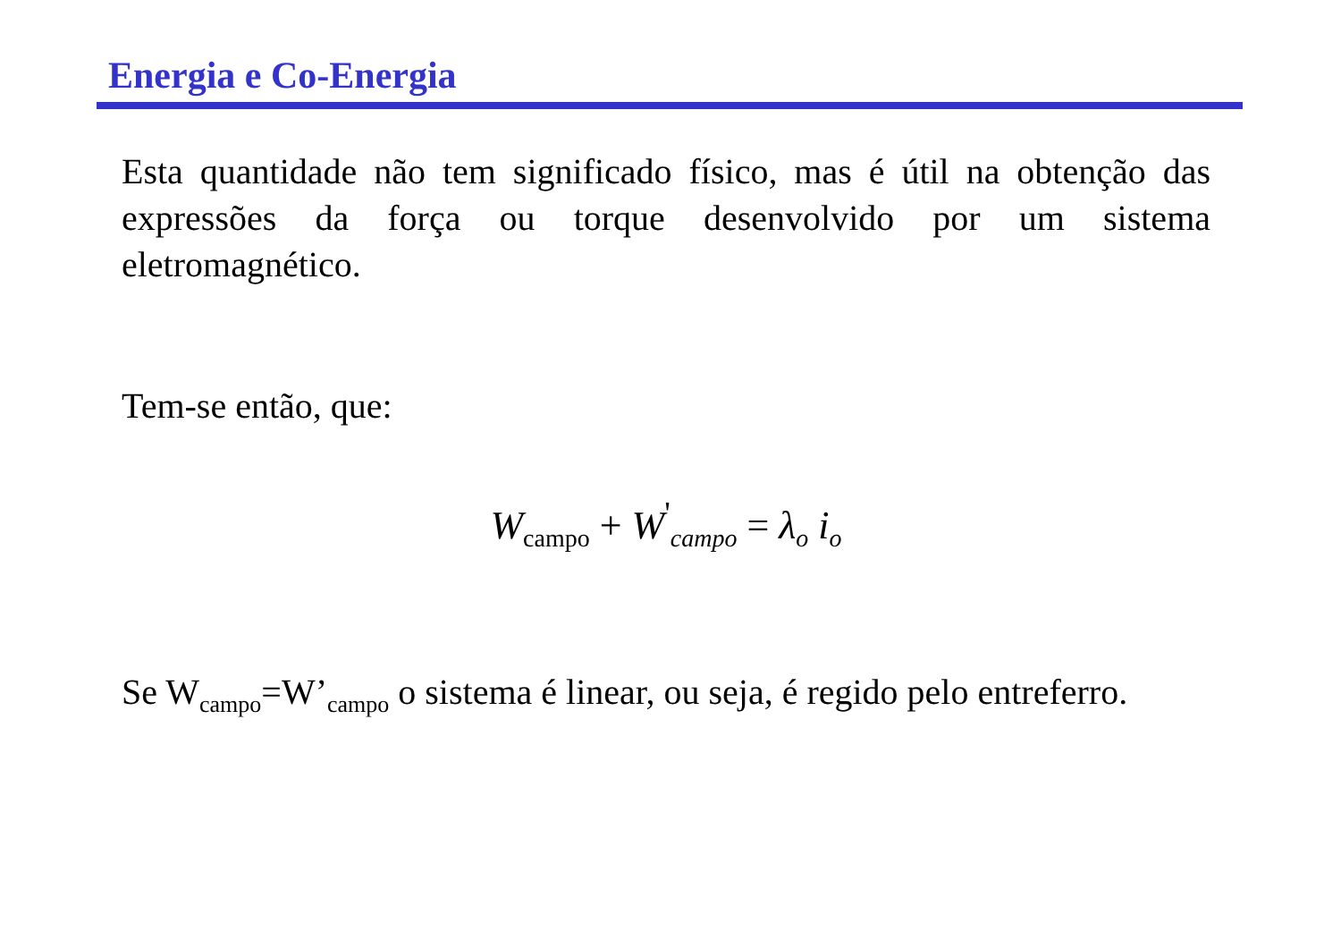Energia e Co-Energia
Esta quantidade não tem significado físico, mas é útil na obtenção das expressões da força ou torque desenvolvido por um sistema eletromagnético.
Tem-se então, que:
W<sub>campo</sub> + W<sup>'</sup><sub>campo</sub> = λ<sub>o</sub> i<sub>o</sub>
Se W<sub>campo</sub>=W’<sub>campo</sub> o sistema é linear, ou seja, é regido pelo entreferro.